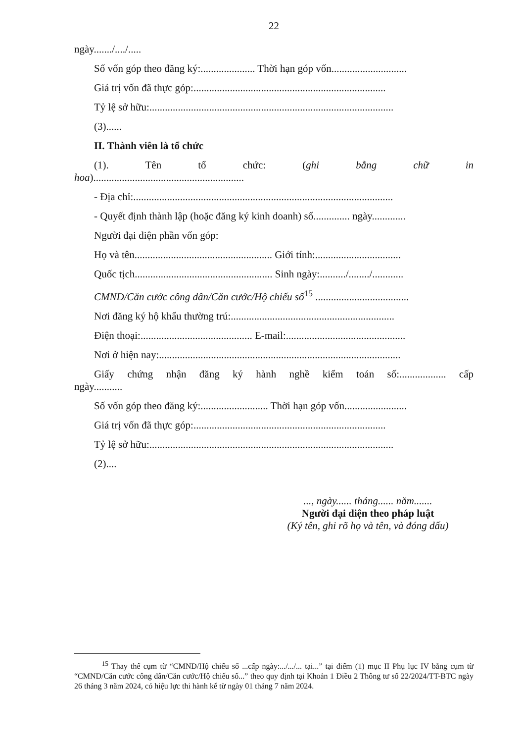22
ngày......./..../.....
Số vốn góp theo đăng ký:..................... Thời hạn góp vốn.............................
Giá trị vốn đã thực góp:..........................................................................
Tỷ lệ sở hữu:..............................................................................................
(3)......
II. Thành viên là tổ chức
(1). Tên tổ chức: (ghi bằng chữ in
hoa)..........................................................
- Địa chỉ:....................................................................................................
- Quyết định thành lập (hoặc đăng ký kinh doanh) số.............. ngày.............
Người đại diện phần vốn góp:
Họ và tên..................................................... Giới tính:.................................
Quốc tịch..................................................... Sinh ngày:........../......../............
CMND/Căn cước công dân/Căn cước/Hộ chiếu số<sup>15</sup> ....................................
Nơi đăng ký hộ khẩu thường trú:...............................................................
Điện thoại:........................................... E-mail:..............................................
Nơi ở hiện nay:.............................................................................................
Giấy chứng nhận đăng ký hành nghề kiểm toán số:.................. cấp
ngày...........
Số vốn góp theo đăng ký:.......................... Thời hạn góp vốn........................
Giá trị vốn đã thực góp:..........................................................................
Tỷ lệ sở hữu:..............................................................................................
(2)....
..., ngày...... tháng...... năm.......
Người đại diện theo pháp luật
(Ký tên, ghi rõ họ và tên, và đóng dấu)
<sup>15</sup> Thay thế cụm từ “CMND/Hộ chiếu số ...cấp ngày:.../.../... tại...” tại điểm (1) mục II Phụ lục IV bằng cụm từ “CMND/Căn cước công dân/Căn cước/Hộ chiếu số...” theo quy định tại Khoản 1 Điều 2 Thông tư số 22/2024/TT-BTC ngày 26 tháng 3 năm 2024, có hiệu lực thi hành kể từ ngày 01 tháng 7 năm 2024.